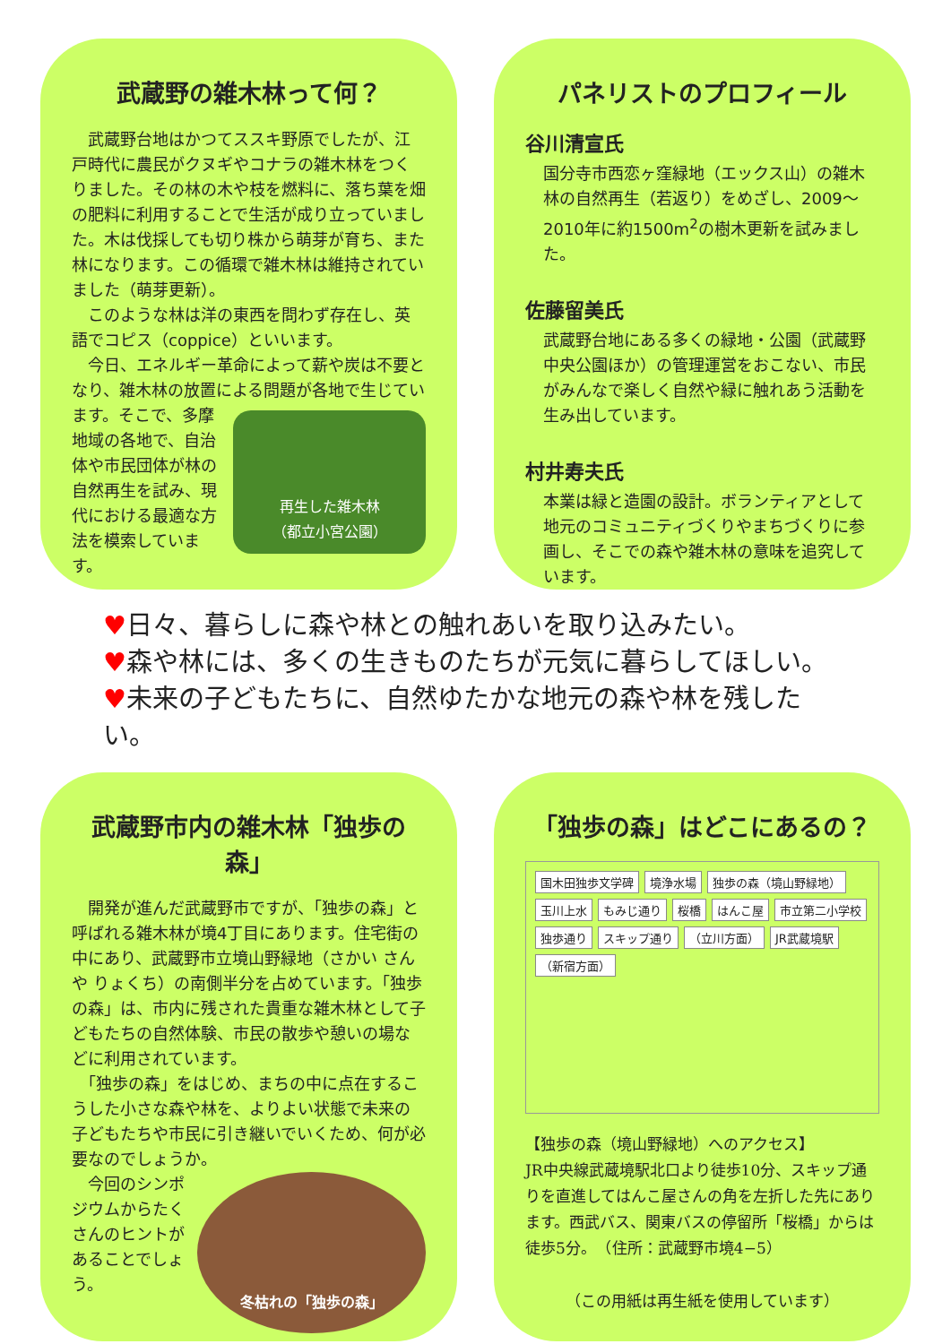武蔵野の雑木林って何？
　武蔵野台地はかつてススキ野原でしたが、江戸時代に農民がクヌギやコナラの雑木林をつくりました。その林の木や枝を燃料に、落ち葉を畑の肥料に利用することで生活が成り立っていました。木は伐採しても切り株から萌芽が育ち、また林になります。この循環で雑木林は維持されていました（萌芽更新）。
　このような林は洋の東西を問わず存在し、英語でコピス（coppice）といいます。
　今日、エネルギー革命によって薪や炭は不要となり、雑木林の放置による問題が各地で生じています。そこ
再生した雑木林
（都立小宮公園）
で、多摩地域の各地で、自治体や市民団体が林の自然再生を試み、現代における最適な方法を模索しています。
パネリストのプロフィール
谷川清宣氏
国分寺市西恋ヶ窪緑地（エックス山）の雑木林の自然再生（若返り）をめざし、2009～2010年に約1500m<sup>2</sup>の樹木更新を試みました。
佐藤留美氏
武蔵野台地にある多くの緑地・公園（武蔵野中央公園ほか）の管理運営をおこない、市民がみんなで楽しく自然や緑に触れあう活動を生み出しています。
村井寿夫氏
本業は緑と造園の設計。ボランティアとして地元のコミュニティづくりやまちづくりに参画し、そこでの森や雑木林の意味を追究しています。
♥日々、暮らしに森や林との触れあいを取り込みたい。
♥森や林には、多くの生きものたちが元気に暮らしてほしい。
♥未来の子どもたちに、自然ゆたかな地元の森や林を残したい。
武蔵野市内の雑木林「独歩の森」
　開発が進んだ武蔵野市ですが、「独歩の森」と呼ばれる雑木林が境4丁目にあります。住宅街の中にあり、武蔵野市立境山野緑地（さかい さんや りょくち）の南側半分を占めています。「独歩の森」は、市内に残された貴重な雑木林として子どもたちの自然体験、市民の散歩や憩いの場などに利用されています。
　「独歩の森」をはじめ、まちの中に点在するこうした小さな森や林を、よりよい状態で未来の子どもたちや市民に引き継いでいくため、何が必要なのでしょうか。
冬枯れの「独歩の森」
　今回のシンポジウムからたくさんのヒントがあることでしょう。
「独歩の森」はどこにあるの？
国木田独歩文学碑 境浄水場 独歩の森（境山野緑地） 玉川上水 もみじ通り 桜橋 はんこ屋 市立第二小学校 独歩通り スキップ通り （立川方面） JR武蔵境駅 （新宿方面）
【独歩の森（境山野緑地）へのアクセス】
JR中央線武蔵境駅北口より徒歩10分、スキップ通りを直進してはんこ屋さんの角を左折した先にあります。西武バス、関東バスの停留所「桜橋」からは徒歩5分。　（住所：武蔵野市境4−5）
（この用紙は再生紙を使用しています）